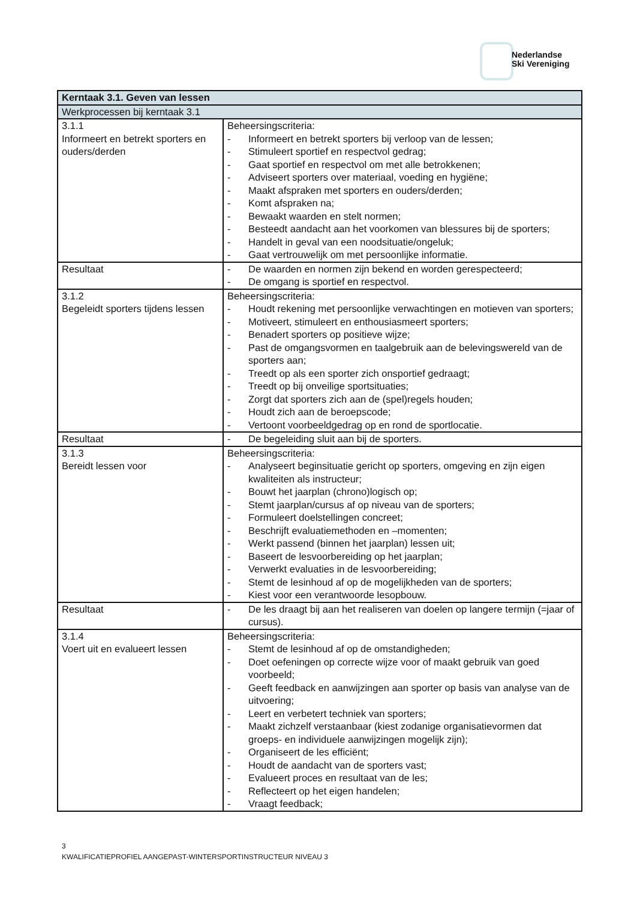Nederlandse
Ski Vereniging
| Kerntaak 3.1. Geven van lessen | |
| --- | --- |
| Werkprocessen bij kerntaak 3.1 | |
| 3.1.1 Informeert en betrekt sporters en ouders/derden | Beheersingscriteria: - Informeert en betrekt sporters bij verloop van de lessen; - Stimuleert sportief en respectvol gedrag; - Gaat sportief en respectvol om met alle betrokkenen; - Adviseert sporters over materiaal, voeding en hygiëne; - Maakt afspraken met sporters en ouders/derden; - Komt afspraken na; - Bewaakt waarden en stelt normen; - Besteedt aandacht aan het voorkomen van blessures bij de sporters; - Handelt in geval van een noodsituatie/ongeluk; - Gaat vertrouwelijk om met persoonlijke informatie. |
| Resultaat | - De waarden en normen zijn bekend en worden gerespecteerd; - De omgang is sportief en respectvol. |
| 3.1.2 Begeleidt sporters tijdens lessen | Beheersingscriteria: - Houdt rekening met persoonlijke verwachtingen en motieven van sporters; - Motiveert, stimuleert en enthousiasmeert sporters; - Benadert sporters op positieve wijze; - Past de omgangsvormen en taalgebruik aan de belevingswereld van de sporters aan; - Treedt op als een sporter zich onsportief gedraagt; - Treedt op bij onveilige sportsituaties; - Zorgt dat sporters zich aan de (spel)regels houden; - Houdt zich aan de beroepscode; - Vertoont voorbeeldgedrag op en rond de sportlocatie. |
| Resultaat | - De begeleiding sluit aan bij de sporters. |
| 3.1.3 Bereidt lessen voor | Beheersingscriteria: - Analyseert beginsituatie gericht op sporters, omgeving en zijn eigen kwaliteiten als instructeur; - Bouwt het jaarplan (chrono)logisch op; - Stemt jaarplan/cursus af op niveau van de sporters; - Formuleert doelstellingen concreet; - Beschrijft evaluatiemethoden en –momenten; - Werkt passend (binnen het jaarplan) lessen uit; - Baseert de lesvoorbereiding op het jaarplan; - Verwerkt evaluaties in de lesvoorbereiding; - Stemt de lesinhoud af op de mogelijkheden van de sporters; - Kiest voor een verantwoorde lesopbouw. |
| Resultaat | - De les draagt bij aan het realiseren van doelen op langere termijn (=jaar of cursus). |
| 3.1.4 Voert uit en evalueert lessen | Beheersingscriteria: - Stemt de lesinhoud af op de omstandigheden; - Doet oefeningen op correcte wijze voor of maakt gebruik van goed voorbeeld; - Geeft feedback en aanwijzingen aan sporter op basis van analyse van de uitvoering; - Leert en verbetert techniek van sporters; - Maakt zichzelf verstaanbaar (kiest zodanige organisatievormen dat groeps- en individuele aanwijzingen mogelijk zijn); - Organiseert de les efficiënt; - Houdt de aandacht van de sporters vast; - Evalueert proces en resultaat van de les; - Reflecteert op het eigen handelen; - Vraagt feedback; |
3
KWALIFICATIEPROFIEL AANGEPAST-WINTERSPORTINSTRUCTEUR NIVEAU 3